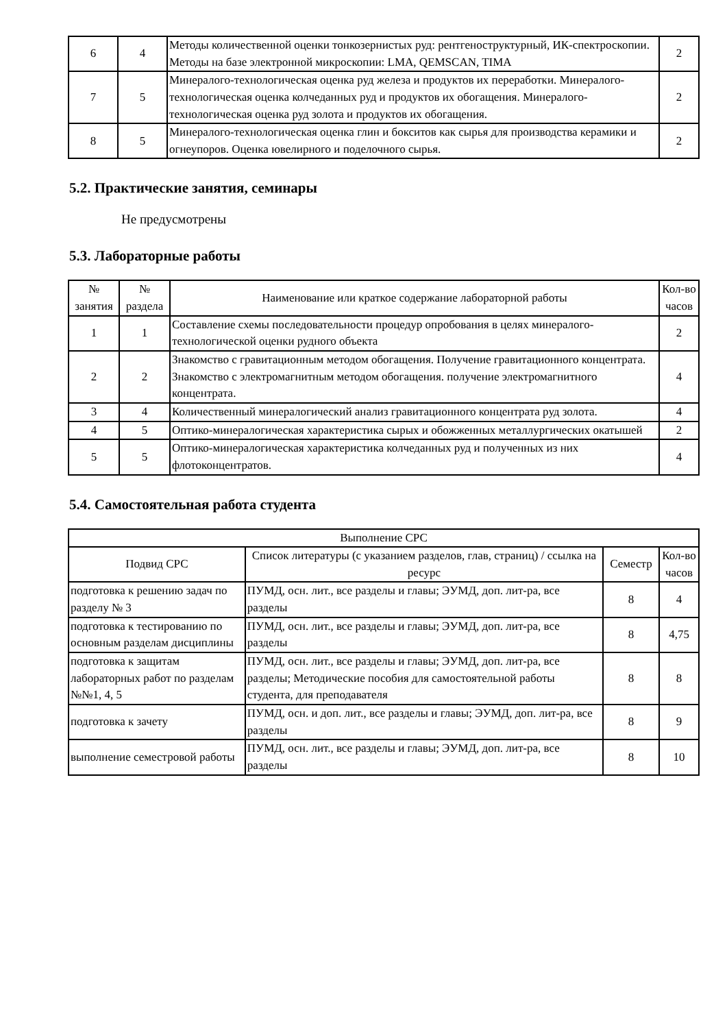| 6 | 4 | Методы количественной оценки тонкозернистых руд: рентгеноструктурный, ИК-спектроскопии. Методы на базе электронной микроскопии: LMA, QEMSCAN, TIMA | 2 |
| 7 | 5 | Минералого-технологическая оценка руд железа и продуктов их переработки. Минералого-технологическая оценка колчеданных руд и продуктов их обогащения. Минералого-технологическая оценка руд золота и продуктов их обогащения. | 2 |
| 8 | 5 | Минералого-технологическая оценка глин и бокситов как сырья для производства керамики и огнеупоров. Оценка ювелирного и поделочного сырья. | 2 |
5.2. Практические занятия, семинары
Не предусмотрены
5.3. Лабораторные работы
| № занятия | № раздела | Наименование или краткое содержание лабораторной работы | Кол-во часов |
| --- | --- | --- | --- |
| 1 | 1 | Составление схемы последовательности процедур опробования в целях минералого-технологической оценки рудного объекта | 2 |
| 2 | 2 | Знакомство с гравитационным методом обогащения. Получение гравитационного концентрата. Знакомство с электромагнитным методом обогащения. получение электромагнитного концентрата. | 4 |
| 3 | 4 | Количественный минералогический анализ гравитационного концентрата руд золота. | 4 |
| 4 | 5 | Оптико-минералогическая характеристика сырых и обожженных металлургических окатышей | 2 |
| 5 | 5 | Оптико-минералогическая характеристика колчеданных руд и полученных из них флотоконцентратов. | 4 |
5.4. Самостоятельная работа студента
| Выполнение СРС | | | |
| --- | --- | --- | --- |
| Подвид СРС | Список литературы (с указанием разделов, глав, страниц) / ссылка на ресурс | Семестр | Кол-во часов |
| подготовка к решению задач по разделу № 3 | ПУМД, осн. лит., все разделы и главы; ЭУМД, доп. лит-ра, все разделы | 8 | 4 |
| подготовка к тестированию по основным разделам дисциплины | ПУМД, осн. лит., все разделы и главы; ЭУМД, доп. лит-ра, все разделы | 8 | 4,75 |
| подготовка к защитам лабораторных работ по разделам №№1, 4, 5 | ПУМД, осн. лит., все разделы и главы; ЭУМД, доп. лит-ра, все разделы; Методические пособия для самостоятельной работы студента, для преподавателя | 8 | 8 |
| подготовка к зачету | ПУМД, осн. и доп. лит., все разделы и главы; ЭУМД, доп. лит-ра, все разделы | 8 | 9 |
| выполнение семестровой работы | ПУМД, осн. лит., все разделы и главы; ЭУМД, доп. лит-ра, все разделы | 8 | 10 |